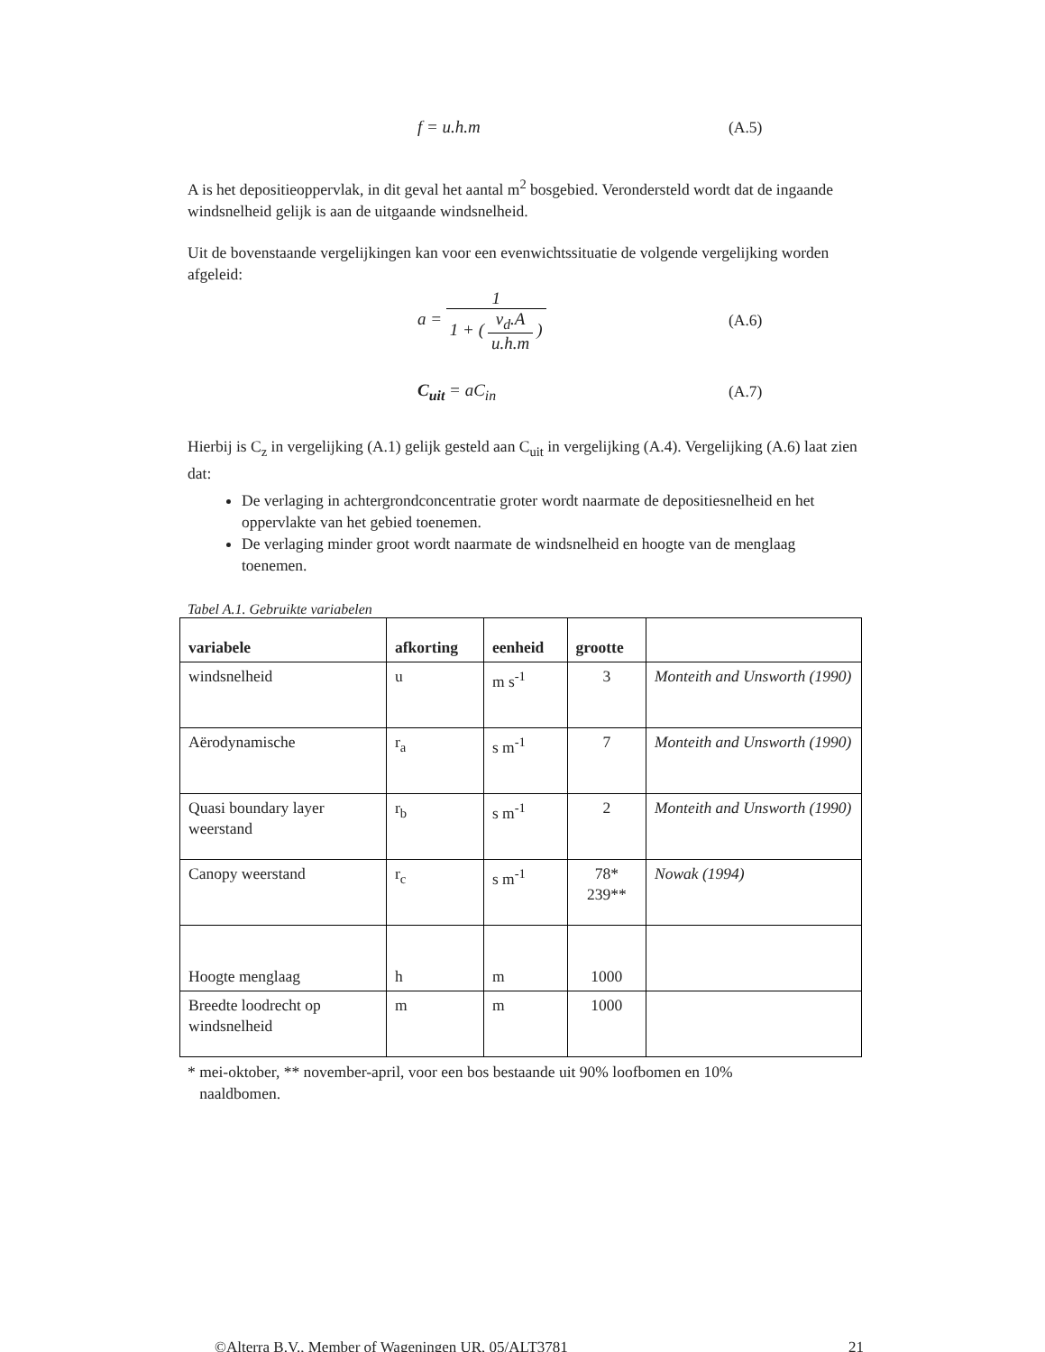f = u.h.m (A.5)
A is het depositieoppervlak, in dit geval het aantal m<sup>2</sup> bosgebied. Verondersteld wordt dat de ingaande windsnelheid gelijk is aan de uitgaande windsnelheid.
Uit de bovenstaande vergelijkingen kan voor een evenwichtssituatie de volgende vergelijking worden afgeleid:
a = 1 1 + (v<sub>d</sub>.A u.h.m) (A.6)
C<sub>uit</sub> = aC<sub>in</sub> (A.7)
Hierbij is C<sub>z</sub> in vergelijking (A.1) gelijk gesteld aan C<sub>uit</sub> in vergelijking (A.4). Vergelijking (A.6) laat zien dat:
De verlaging in achtergrondconcentratie groter wordt naarmate de depositiesnelheid en het oppervlakte van het gebied toenemen.
De verlaging minder groot wordt naarmate de windsnelheid en hoogte van de menglaag toenemen.
Tabel A.1. Gebruikte variabelen
| variabele | afkorting | eenheid | grootte | |
| --- | --- | --- | --- | --- |
| windsnelheid | u | m s<sup>-1</sup> | 3 | Monteith and Unsworth (1990) |
| Aërodynamische | r<sub>a</sub> | s m<sup>-1</sup> | 7 | Monteith and Unsworth (1990) |
| Quasi boundary layer weerstand | r<sub>b</sub> | s m<sup>-1</sup> | 2 | Monteith and Unsworth (1990) |
| Canopy weerstand | r<sub>c</sub> | s m<sup>-1</sup> | 78* 239** | Nowak (1994) |
| Hoogte menglaag | h | m | 1000 | |
| Breedte loodrecht op windsnelheid | m | m | 1000 | |
* mei-oktober, ** november-april, voor een bos bestaande uit 90% loofbomen en 10%
naaldbomen.
©Alterra B.V., Member of Wageningen UR, 05/ALT3781 21